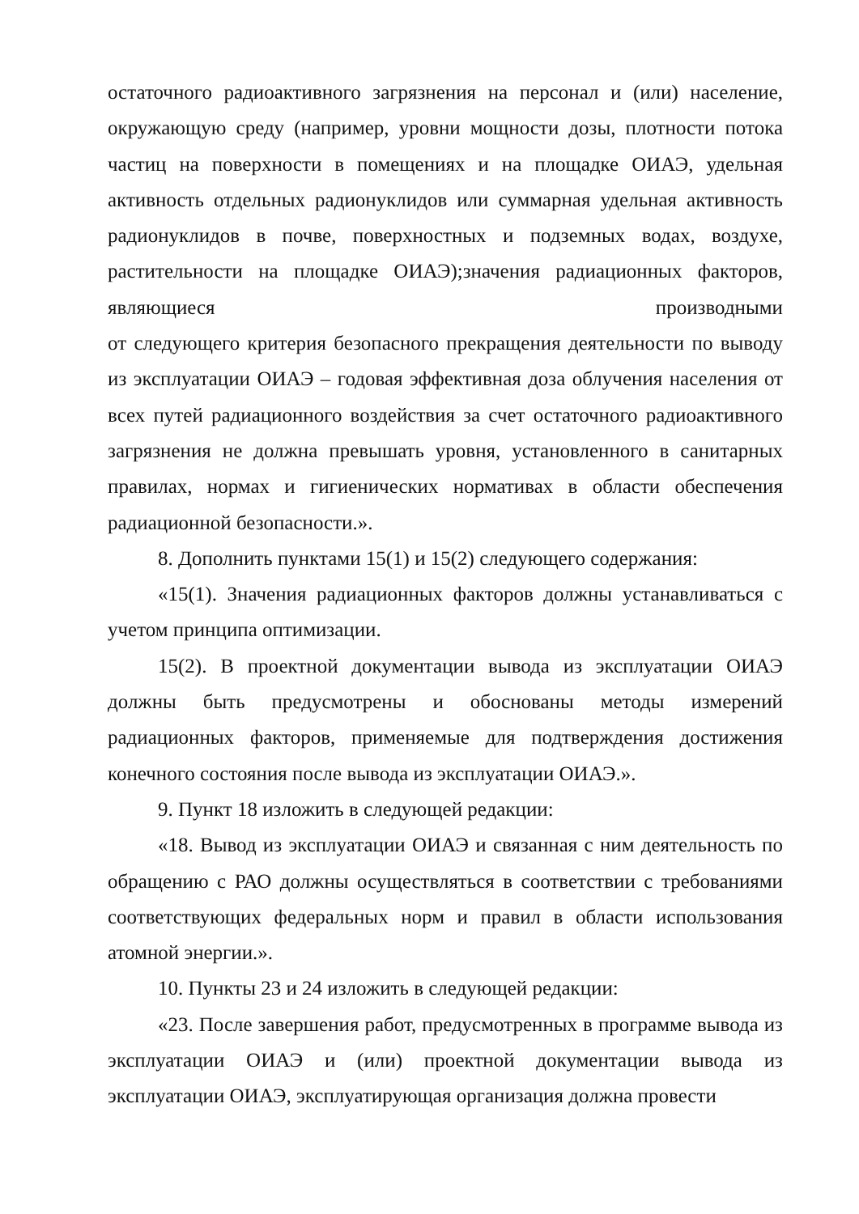остаточного радиоактивного загрязнения на персонал и (или) население, окружающую среду (например, уровни мощности дозы, плотности потока частиц на поверхности в помещениях и на площадке ОИАЭ, удельная активность отдельных радионуклидов или суммарная удельная активность радионуклидов в почве, поверхностных и подземных водах, воздухе, растительности на площадке ОИАЭ);значения радиационных факторов, являющиеся производными
от следующего критерия безопасного прекращения деятельности по выводу из эксплуатации ОИАЭ – годовая эффективная доза облучения населения от всех путей радиационного воздействия за счет остаточного радиоактивного загрязнения не должна превышать уровня, установленного в санитарных правилах, нормах и гигиенических нормативах в области обеспечения радиационной безопасности.».
8. Дополнить пунктами 15(1) и 15(2) следующего содержания:
«15(1). Значения радиационных факторов должны устанавливаться с учетом принципа оптимизации.
15(2). В проектной документации вывода из эксплуатации ОИАЭ должны быть предусмотрены и обоснованы методы измерений радиационных факторов, применяемые для подтверждения достижения конечного состояния после вывода из эксплуатации ОИАЭ.».
9. Пункт 18 изложить в следующей редакции:
«18. Вывод из эксплуатации ОИАЭ и связанная с ним деятельность по обращению с РАО должны осуществляться в соответствии с требованиями соответствующих федеральных норм и правил в области использования атомной энергии.».
10. Пункты 23 и 24 изложить в следующей редакции:
«23. После завершения работ, предусмотренных в программе вывода из эксплуатации ОИАЭ и (или) проектной документации вывода из эксплуатации ОИАЭ, эксплуатирующая организация должна провести